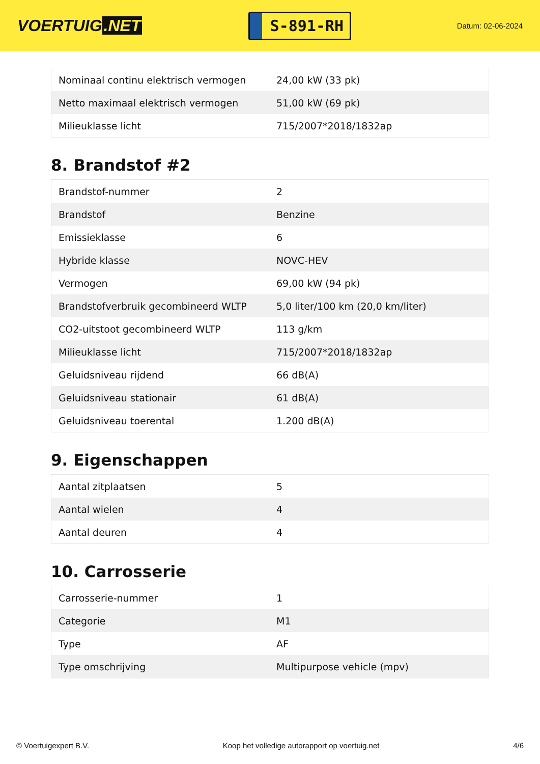VOERTUIG.NET
S-891-RH
Datum: 02-06-2024
| Nominaal continu elektrisch vermogen | 24,00 kW (33 pk) |
| Netto maximaal elektrisch vermogen | 51,00 kW (69 pk) |
| Milieuklasse licht | 715/2007*2018/1832ap |
8. Brandstof #2
| Brandstof-nummer | 2 |
| Brandstof | Benzine |
| Emissieklasse | 6 |
| Hybride klasse | NOVC-HEV |
| Vermogen | 69,00 kW (94 pk) |
| Brandstofverbruik gecombineerd WLTP | 5,0 liter/100 km (20,0 km/liter) |
| CO2-uitstoot gecombineerd WLTP | 113 g/km |
| Milieuklasse licht | 715/2007*2018/1832ap |
| Geluidsniveau rijdend | 66 dB(A) |
| Geluidsniveau stationair | 61 dB(A) |
| Geluidsniveau toerental | 1.200 dB(A) |
9. Eigenschappen
| Aantal zitplaatsen | 5 |
| Aantal wielen | 4 |
| Aantal deuren | 4 |
10. Carrosserie
| Carrosserie-nummer | 1 |
| Categorie | M1 |
| Type | AF |
| Type omschrijving | Multipurpose vehicle (mpv) |
© Voertuigexpert B.V. Koop het volledige autorapport op voertuig.net 4/6